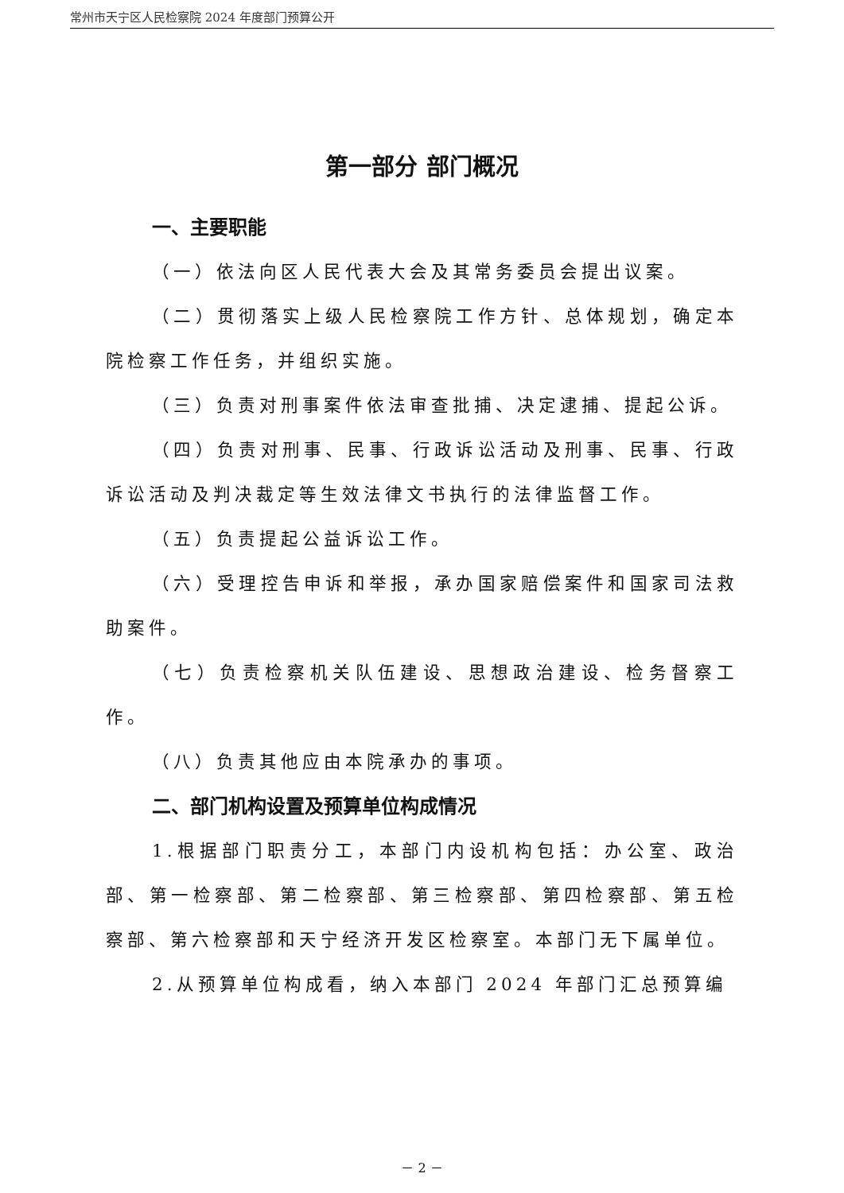常州市天宁区人民检察院 2024 年度部门预算公开
第一部分 部门概况
一、主要职能
（一）依法向区人民代表大会及其常务委员会提出议案。
（二）贯彻落实上级人民检察院工作方针、总体规划，确定本院检察工作任务，并组织实施。
（三）负责对刑事案件依法审查批捕、决定逮捕、提起公诉。
（四）负责对刑事、民事、行政诉讼活动及刑事、民事、行政诉讼活动及判决裁定等生效法律文书执行的法律监督工作。
（五）负责提起公益诉讼工作。
（六）受理控告申诉和举报，承办国家赔偿案件和国家司法救助案件。
（七）负责检察机关队伍建设、思想政治建设、检务督察工作。
（八）负责其他应由本院承办的事项。
二、部门机构设置及预算单位构成情况
1.根据部门职责分工，本部门内设机构包括：办公室、政治部、第一检察部、第二检察部、第三检察部、第四检察部、第五检察部、第六检察部和天宁经济开发区检察室。本部门无下属单位。
2.从预算单位构成看，纳入本部门 2024 年部门汇总预算编
－ 2 －